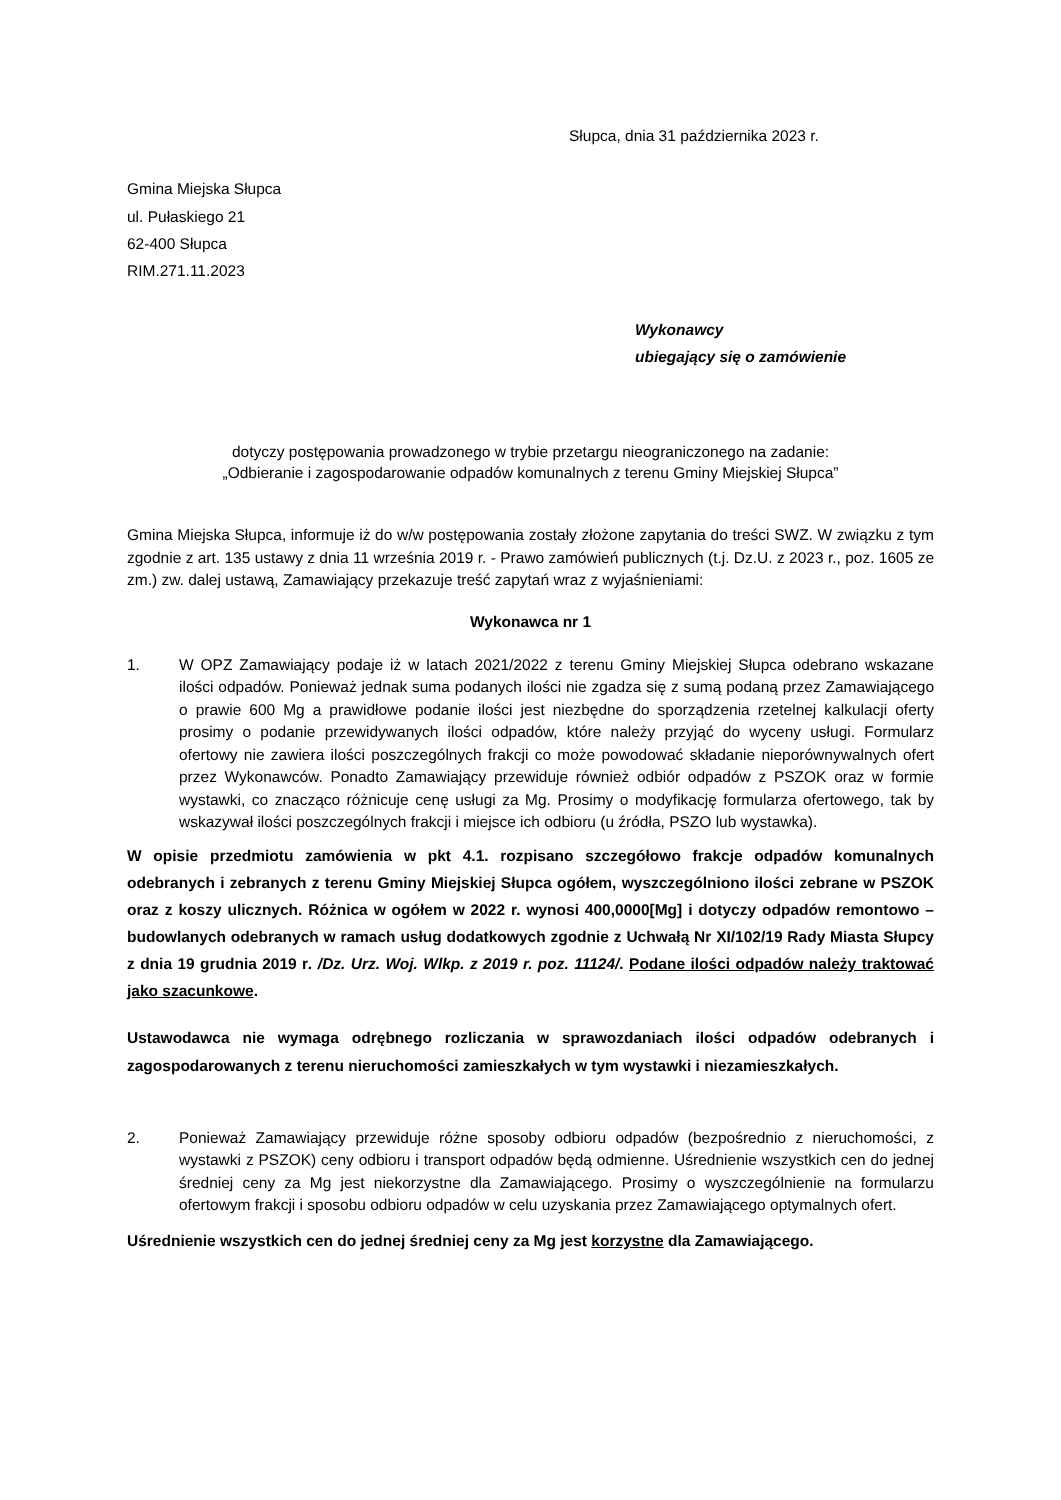Słupca, dnia 31 października 2023 r.
Gmina Miejska Słupca
ul. Pułaskiego 21
62-400 Słupca
RIM.271.11.2023
Wykonawcy
ubiegający się o zamówienie
dotyczy postępowania prowadzonego w trybie przetargu nieograniczonego na zadanie:
„Odbieranie i zagospodarowanie odpadów komunalnych z terenu Gminy Miejskiej Słupca”
Gmina Miejska Słupca, informuje iż do w/w postępowania zostały złożone zapytania do treści SWZ. W związku z tym zgodnie z art. 135 ustawy z dnia 11 września 2019 r. - Prawo zamówień publicznych (t.j. Dz.U. z 2023 r., poz. 1605 ze zm.) zw. dalej ustawą, Zamawiający przekazuje treść zapytań wraz z wyjaśnieniami:
Wykonawca nr 1
1. W OPZ Zamawiający podaje iż w latach 2021/2022 z terenu Gminy Miejskiej Słupca odebrano wskazane ilości odpadów. Ponieważ jednak suma podanych ilości nie zgadza się z sumą podaną przez Zamawiającego o prawie 600 Mg a prawidłowe podanie ilości jest niezbędne do sporządzenia rzetelnej kalkulacji oferty prosimy o podanie przewidywanych ilości odpadów, które należy przyjąć do wyceny usługi. Formularz ofertowy nie zawiera ilości poszczególnych frakcji co może powodować składanie nieporównywalnych ofert przez Wykonawców. Ponadto Zamawiający przewiduje również odbiór odpadów z PSZOK oraz w formie wystawki, co znacząco różnicuje cenę usługi za Mg. Prosimy o modyfikację formularza ofertowego, tak by wskazywał ilości poszczególnych frakcji i miejsce ich odbioru (u źródła, PSZO lub wystawka).
W opisie przedmiotu zamówienia w pkt 4.1. rozpisano szczegółowo frakcje odpadów komunalnych odebranych i zebranych z terenu Gminy Miejskiej Słupca ogółem, wyszczególniono ilości zebrane w PSZOK oraz z koszy ulicznych. Różnica w ogółem w 2022 r. wynosi 400,0000[Mg] i dotyczy odpadów remontowo – budowlanych odebranych w ramach usług dodatkowych zgodnie z Uchwałą Nr XI/102/19 Rady Miasta Słupcy z dnia 19 grudnia 2019 r. /Dz. Urz. Woj. Wlkp. z 2019 r. poz. 11124/. Podane ilości odpadów należy traktować jako szacunkowe.
Ustawodawca nie wymaga odrębnego rozliczania w sprawozdaniach ilości odpadów odebranych i zagospodarowanych z terenu nieruchomości zamieszkałych w tym wystawki i niezamieszkałych.
2. Ponieważ Zamawiający przewiduje różne sposoby odbioru odpadów (bezpośrednio z nieruchomości, z wystawki z PSZOK) ceny odbioru i transport odpadów będą odmienne. Uśrednienie wszystkich cen do jednej średniej ceny za Mg jest niekorzystne dla Zamawiającego. Prosimy o wyszczególnienie na formularzu ofertowym frakcji i sposobu odbioru odpadów w celu uzyskania przez Zamawiającego optymalnych ofert.
Uśrednienie wszystkich cen do jednej średniej ceny za Mg jest korzystne dla Zamawiającego.